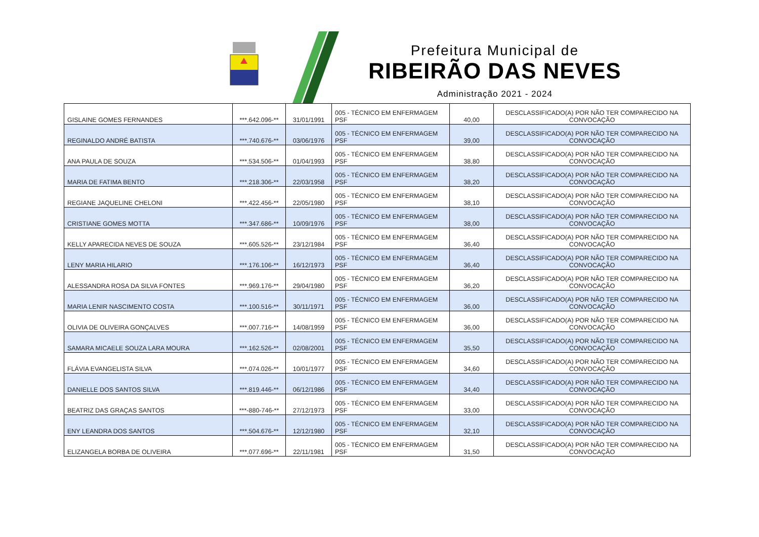Prefeitura Municipal de
RIBEIRÃO DAS NEVES
Administração 2021 - 2024
| GISLAINE GOMES FERNANDES | ***.642.096-** | 31/01/1991 | 005 - TÉCNICO EM ENFERMAGEM PSF | 40,00 | DESCLASSIFICADO(A) POR NÃO TER COMPARECIDO NA CONVOCAÇÃO |
| REGINALDO ANDRÉ BATISTA | ***.740.676-** | 03/06/1976 | 005 - TÉCNICO EM ENFERMAGEM PSF | 39,00 | DESCLASSIFICADO(A) POR NÃO TER COMPARECIDO NA CONVOCAÇÃO |
| ANA PAULA DE SOUZA | ***.534.506-** | 01/04/1993 | 005 - TÉCNICO EM ENFERMAGEM PSF | 38,80 | DESCLASSIFICADO(A) POR NÃO TER COMPARECIDO NA CONVOCAÇÃO |
| MARIA DE FATIMA BENTO | ***.218.306-** | 22/03/1958 | 005 - TÉCNICO EM ENFERMAGEM PSF | 38,20 | DESCLASSIFICADO(A) POR NÃO TER COMPARECIDO NA CONVOCAÇÃO |
| REGIANE JAQUELINE CHELONI | ***.422.456-** | 22/05/1980 | 005 - TÉCNICO EM ENFERMAGEM PSF | 38,10 | DESCLASSIFICADO(A) POR NÃO TER COMPARECIDO NA CONVOCAÇÃO |
| CRISTIANE GOMES MOTTA | ***.347.686-** | 10/09/1976 | 005 - TÉCNICO EM ENFERMAGEM PSF | 38,00 | DESCLASSIFICADO(A) POR NÃO TER COMPARECIDO NA CONVOCAÇÃO |
| KELLY APARECIDA NEVES DE SOUZA | ***.605.526-** | 23/12/1984 | 005 - TÉCNICO EM ENFERMAGEM PSF | 36,40 | DESCLASSIFICADO(A) POR NÃO TER COMPARECIDO NA CONVOCAÇÃO |
| LENY MARIA HILARIO | ***.176.106-** | 16/12/1973 | 005 - TÉCNICO EM ENFERMAGEM PSF | 36,40 | DESCLASSIFICADO(A) POR NÃO TER COMPARECIDO NA CONVOCAÇÃO |
| ALESSANDRA ROSA DA SILVA FONTES | ***.969.176-** | 29/04/1980 | 005 - TÉCNICO EM ENFERMAGEM PSF | 36,20 | DESCLASSIFICADO(A) POR NÃO TER COMPARECIDO NA CONVOCAÇÃO |
| MARIA LENIR NASCIMENTO COSTA | ***.100.516-** | 30/11/1971 | 005 - TÉCNICO EM ENFERMAGEM PSF | 36,00 | DESCLASSIFICADO(A) POR NÃO TER COMPARECIDO NA CONVOCAÇÃO |
| OLIVIA DE OLIVEIRA GONÇALVES | ***.007.716-** | 14/08/1959 | 005 - TÉCNICO EM ENFERMAGEM PSF | 36,00 | DESCLASSIFICADO(A) POR NÃO TER COMPARECIDO NA CONVOCAÇÃO |
| SAMARA MICAELE SOUZA LARA MOURA | ***.162.526-** | 02/08/2001 | 005 - TÉCNICO EM ENFERMAGEM PSF | 35,50 | DESCLASSIFICADO(A) POR NÃO TER COMPARECIDO NA CONVOCAÇÃO |
| FLÁVIA EVANGELISTA SILVA | ***.074.026-** | 10/01/1977 | 005 - TÉCNICO EM ENFERMAGEM PSF | 34,60 | DESCLASSIFICADO(A) POR NÃO TER COMPARECIDO NA CONVOCAÇÃO |
| DANIELLE DOS SANTOS SILVA | ***.819.446-** | 06/12/1986 | 005 - TÉCNICO EM ENFERMAGEM PSF | 34,40 | DESCLASSIFICADO(A) POR NÃO TER COMPARECIDO NA CONVOCAÇÃO |
| BEATRIZ DAS GRAÇAS SANTOS | ***-880-746-** | 27/12/1973 | 005 - TÉCNICO EM ENFERMAGEM PSF | 33,00 | DESCLASSIFICADO(A) POR NÃO TER COMPARECIDO NA CONVOCAÇÃO |
| ENY LEANDRA DOS SANTOS | ***.504.676-** | 12/12/1980 | 005 - TÉCNICO EM ENFERMAGEM PSF | 32,10 | DESCLASSIFICADO(A) POR NÃO TER COMPARECIDO NA CONVOCAÇÃO |
| ELIZANGELA BORBA DE OLIVEIRA | ***.077.696-** | 22/11/1981 | 005 - TÉCNICO EM ENFERMAGEM PSF | 31,50 | DESCLASSIFICADO(A) POR NÃO TER COMPARECIDO NA CONVOCAÇÃO |